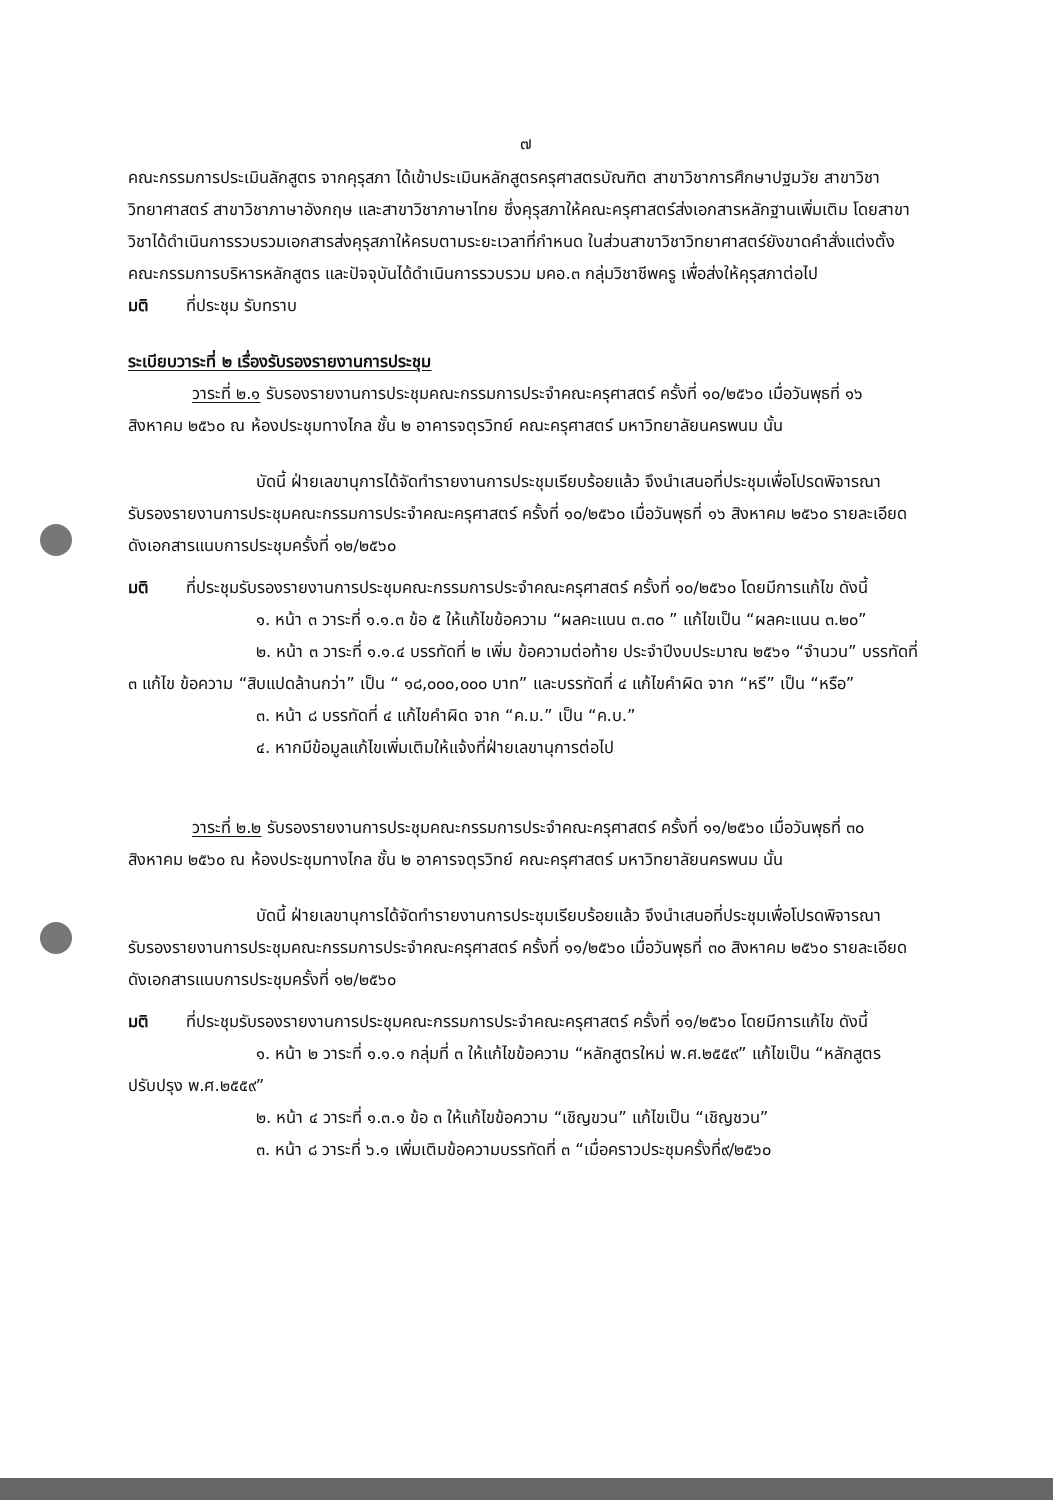๗
คณะกรรมการประเมินลักสูตร จากคุรุสภา ได้เข้าประเมินหลักสูตรครุศาสตรบัณฑิต สาขาวิชาการศึกษาปฐมวัย สาขาวิชาวิทยาศาสตร์ สาขาวิชาภาษาอังกฤษ และสาขาวิชาภาษาไทย ซึ่งคุรุสภาให้คณะครุศาสตร์ส่งเอกสารหลักฐานเพิ่มเติม โดยสาขาวิชาได้ดำเนินการรวบรวมเอกสารส่งคุรุสภาให้ครบตามระยะเวลาที่กำหนด ในส่วนสาขาวิชาวิทยาศาสตร์ยังขาดคำสั่งแต่งตั้งคณะกรรมการบริหารหลักสูตร และปัจจุบันได้ดำเนินการรวบรวม มคอ.๓ กลุ่มวิชาชีพครู เพื่อส่งให้คุรุสภาต่อไป
มติ ที่ประชุม รับทราบ
ระเบียบวาระที่ ๒ เรื่องรับรองรายงานการประชุม
วาระที่ ๒.๑ รับรองรายงานการประชุมคณะกรรมการประจำคณะครุศาสตร์ ครั้งที่ ๑๐/๒๕๖๐ เมื่อวันพุธที่ ๑๖ สิงหาคม ๒๕๖๐ ณ ห้องประชุมทางไกล ชั้น ๒ อาคารจตุรวิทย์ คณะครุศาสตร์ มหาวิทยาลัยนครพนม นั้น
บัดนี้ ฝ่ายเลขานุการได้จัดทำรายงานการประชุมเรียบร้อยแล้ว จึงนำเสนอที่ประชุมเพื่อโปรดพิจารณารับรองรายงานการประชุมคณะกรรมการประจำคณะครุศาสตร์ ครั้งที่ ๑๐/๒๕๖๐ เมื่อวันพุธที่ ๑๖ สิงหาคม ๒๕๖๐ รายละเอียดดังเอกสารแนบการประชุมครั้งที่ ๑๒/๒๕๖๐
มติ ที่ประชุมรับรองรายงานการประชุมคณะกรรมการประจำคณะครุศาสตร์ ครั้งที่ ๑๐/๒๕๖๐ โดยมีการแก้ไข ดังนี้
๑. หน้า ๓ วาระที่ ๑.๑.๓ ข้อ ๕ ให้แก้ไขข้อความ “ผลคะแนน ๓.๓๐ ” แก้ไขเป็น “ผลคะแนน ๓.๒๐”
๒. หน้า ๓ วาระที่ ๑.๑.๔ บรรทัดที่ ๒ เพิ่ม ข้อความต่อท้าย ประจำปีงบประมาณ ๒๕๖๑ “จำนวน” บรรทัดที่ ๓ แก้ไข ข้อความ “สิบแปดล้านกว่า” เป็น “ ๑๘,๐๐๐,๐๐๐ บาท” และบรรทัดที่ ๔ แก้ไขคำผิด จาก “หรี” เป็น “หรือ”
๓. หน้า ๘ บรรทัดที่ ๔ แก้ไขคำผิด จาก “ค.ม.” เป็น “ค.บ.”
๔. หากมีข้อมูลแก้ไขเพิ่มเติมให้แจ้งที่ฝ่ายเลขานุการต่อไป
วาระที่ ๒.๒ รับรองรายงานการประชุมคณะกรรมการประจำคณะครุศาสตร์ ครั้งที่ ๑๑/๒๕๖๐ เมื่อวันพุธที่ ๓๐ สิงหาคม ๒๕๖๐ ณ ห้องประชุมทางไกล ชั้น ๒ อาคารจตุรวิทย์ คณะครุศาสตร์ มหาวิทยาลัยนครพนม นั้น
บัดนี้ ฝ่ายเลขานุการได้จัดทำรายงานการประชุมเรียบร้อยแล้ว จึงนำเสนอที่ประชุมเพื่อโปรดพิจารณารับรองรายงานการประชุมคณะกรรมการประจำคณะครุศาสตร์ ครั้งที่ ๑๑/๒๕๖๐ เมื่อวันพุธที่ ๓๐ สิงหาคม ๒๕๖๐ รายละเอียดดังเอกสารแนบการประชุมครั้งที่ ๑๒/๒๕๖๐
มติ ที่ประชุมรับรองรายงานการประชุมคณะกรรมการประจำคณะครุศาสตร์ ครั้งที่ ๑๑/๒๕๖๐ โดยมีการแก้ไข ดังนี้
๑. หน้า ๒ วาระที่ ๑.๑.๑ กลุ่มที่ ๓ ให้แก้ไขข้อความ “หลักสูตรใหม่ พ.ศ.๒๕๕๙” แก้ไขเป็น “หลักสูตรปรับปรุง พ.ศ.๒๕๕๙”
๒. หน้า ๔ วาระที่ ๑.๓.๑ ข้อ ๓ ให้แก้ไขข้อความ “เชิญขวน” แก้ไขเป็น “เชิญชวน”
๓. หน้า ๘ วาระที่ ๖.๑ เพิ่มเติมข้อความบรรทัดที่ ๓ “เมื่อคราวประชุมครั้งที่๙/๒๕๖๐